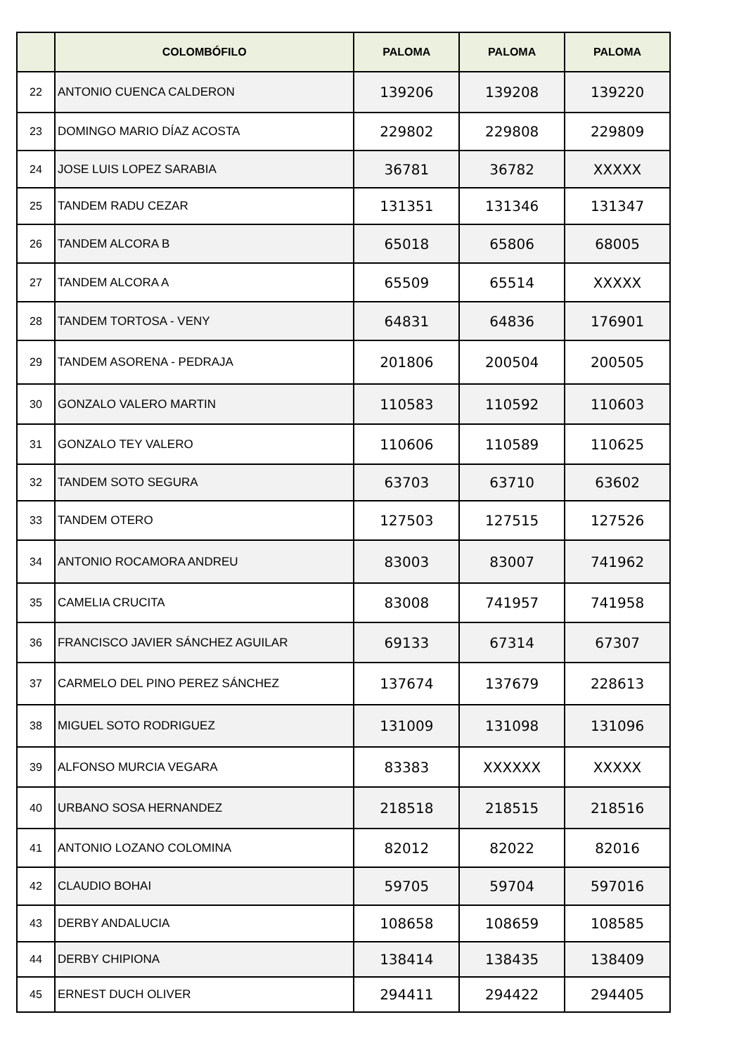| | COLOMBÓFILO | PALOMA | PALOMA | PALOMA |
| --- | --- | --- | --- | --- |
| 22 | ANTONIO CUENCA CALDERON | 139206 | 139208 | 139220 |
| 23 | DOMINGO MARIO DÍAZ ACOSTA | 229802 | 229808 | 229809 |
| 24 | JOSE LUIS LOPEZ SARABIA | 36781 | 36782 | XXXXX |
| 25 | TANDEM RADU CEZAR | 131351 | 131346 | 131347 |
| 26 | TANDEM ALCORA B | 65018 | 65806 | 68005 |
| 27 | TANDEM ALCORA A | 65509 | 65514 | XXXXX |
| 28 | TANDEM TORTOSA - VENY | 64831 | 64836 | 176901 |
| 29 | TANDEM ASORENA - PEDRAJA | 201806 | 200504 | 200505 |
| 30 | GONZALO VALERO MARTIN | 110583 | 110592 | 110603 |
| 31 | GONZALO TEY VALERO | 110606 | 110589 | 110625 |
| 32 | TANDEM SOTO SEGURA | 63703 | 63710 | 63602 |
| 33 | TANDEM OTERO | 127503 | 127515 | 127526 |
| 34 | ANTONIO ROCAMORA ANDREU | 83003 | 83007 | 741962 |
| 35 | CAMELIA CRUCITA | 83008 | 741957 | 741958 |
| 36 | FRANCISCO JAVIER SÁNCHEZ AGUILAR | 69133 | 67314 | 67307 |
| 37 | CARMELO DEL PINO PEREZ SÁNCHEZ | 137674 | 137679 | 228613 |
| 38 | MIGUEL SOTO RODRIGUEZ | 131009 | 131098 | 131096 |
| 39 | ALFONSO MURCIA VEGARA | 83383 | XXXXXX | XXXXX |
| 40 | URBANO SOSA HERNANDEZ | 218518 | 218515 | 218516 |
| 41 | ANTONIO LOZANO COLOMINA | 82012 | 82022 | 82016 |
| 42 | CLAUDIO BOHAI | 59705 | 59704 | 597016 |
| 43 | DERBY ANDALUCIA | 108658 | 108659 | 108585 |
| 44 | DERBY CHIPIONA | 138414 | 138435 | 138409 |
| 45 | ERNEST DUCH OLIVER | 294411 | 294422 | 294405 |